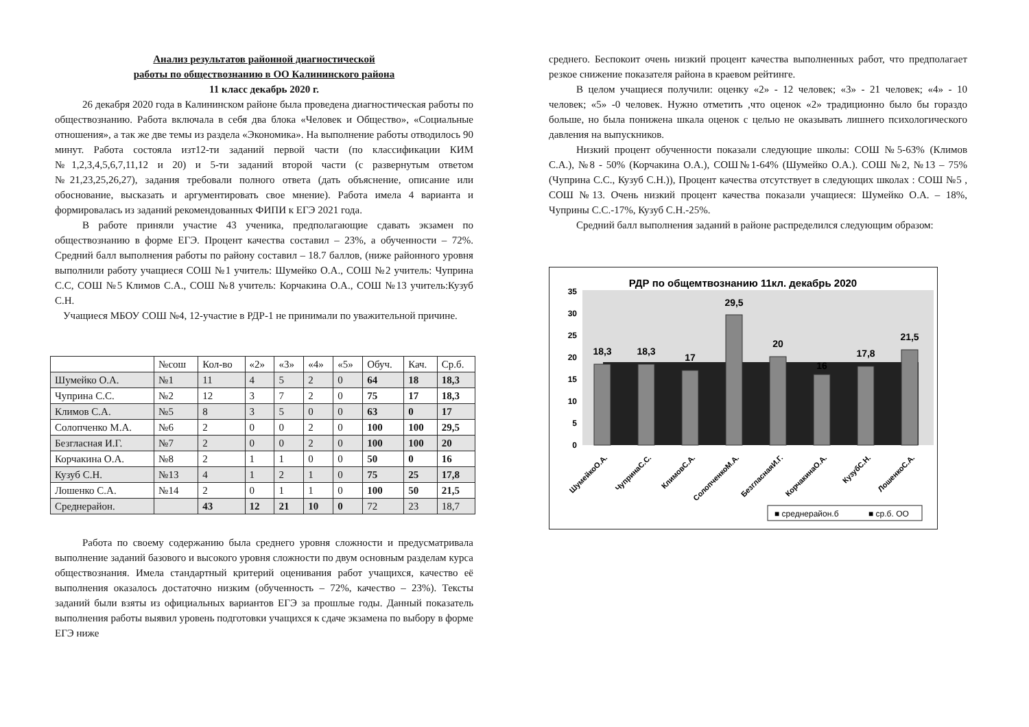Анализ результатов районной диагностической
работы по обществознанию в ОО Калининского района
11 класс декабрь 2020 г.
26 декабря 2020 года в Калининском районе была проведена диагностическая работы по обществознанию. Работа включала в себя два блока «Человек и Общество», «Социальные отношения», а так же две темы из раздела «Экономика». На выполнение работы отводилось 90 минут. Работа состояла изт12-ти заданий первой части (по классификации КИМ №1,2,3,4,5,6,7,11,12 и 20) и 5-ти заданий второй части (с развернутым ответом №21,23,25,26,27), задания требовали полного ответа (дать объяснение, описание или обоснование, высказать и аргументировать свое мнение). Работа имела 4 варианта и формировалась из заданий рекомендованных ФИПИ к ЕГЭ 2021 года.
В работе приняли участие 43 ученика, предполагающие сдавать экзамен по обществознанию в форме ЕГЭ. Процент качества составил – 23%, а обученности – 72%. Средний балл выполнения работы по району составил – 18.7 баллов, (ниже районного уровня выполнили работу учащиеся СОШ №1 учитель: Шумейко О.А., СОШ №2 учитель: Чуприна С.С, СОШ №5 Климов С.А., СОШ №8 учитель: Корчакина О.А., СОШ №13 учитель:Кузуб С.Н.
Учащиеся МБОУ СОШ №4, 12-участие в РДР-1 не принимали по уважительной причине.
| | №сош | Кол-во | «2» | «3» | «4» | «5» | Обуч. | Кач. | Ср.б. |
| --- | --- | --- | --- | --- | --- | --- | --- | --- | --- |
| Шумейко О.А. | №1 | 11 | 4 | 5 | 2 | 0 | 64 | 18 | 18,3 |
| Чуприна С.С. | №2 | 12 | 3 | 7 | 2 | 0 | 75 | 17 | 18,3 |
| Климов С.А. | №5 | 8 | 3 | 5 | 0 | 0 | 63 | 0 | 17 |
| Солопченко М.А. | №6 | 2 | 0 | 0 | 2 | 0 | 100 | 100 | 29,5 |
| Безгласная И.Г. | №7 | 2 | 0 | 0 | 2 | 0 | 100 | 100 | 20 |
| Корчакина О.А. | №8 | 2 | 1 | 1 | 0 | 0 | 50 | 0 | 16 |
| Кузуб С.Н. | №13 | 4 | 1 | 2 | 1 | 0 | 75 | 25 | 17,8 |
| Лошенко С.А. | №14 | 2 | 0 | 1 | 1 | 0 | 100 | 50 | 21,5 |
| Среднерайон. | | 43 | 12 | 21 | 10 | 0 | 72 | 23 | 18,7 |
Работа по своему содержанию была среднего уровня сложности и предусматривала выполнение заданий базового и высокого уровня сложности по двум основным разделам курса обществознания. Имела стандартный критерий оценивания работ учащихся, качество её выполнения оказалось достаточно низким (обученность – 72%, качество – 23%). Тексты заданий были взяты из официальных вариантов ЕГЭ за прошлые годы. Данный показатель выполнения работы выявил уровень подготовки учащихся к сдаче экзамена по выбору в форме ЕГЭ ниже
среднего. Беспокоит очень низкий процент качества выполненных работ, что предполагает резкое снижение показателя района в краевом рейтинге.
В целом учащиеся получили: оценку «2» - 12 человек; «3» - 21 человек; «4» - 10 человек; «5» -0 человек. Нужно отметить ,что оценок «2» традиционно было бы гораздо больше, но была понижена шкала оценок с целью не оказывать лишнего психологического давления на выпускников.
Низкий процент обученности показали следующие школы: СОШ №5-63% (Климов С.А.), №8 - 50% (Корчакина О.А.), СОШ№1-64% (Шумейко О.А.). СОШ №2, №13 – 75% (Чуприна С.С., Кузуб С.Н.)), Процент качества отсутствует в следующих школах : СОШ №5 , СОШ №13. Очень низкий процент качества показали учащиеся: Шумейко О.А. – 18%, Чуприны С.С.-17%, Кузуб С.Н.-25%.
Средний балл выполнения заданий в районе распределился следующим образом:
РДР по общемтвознанию 11кл. декабрь 2020
0
5
10
15
20
25
30
35
18,3
18,3
17
29,5
20
16
17,8
21,5
ШумейкоО.А.
ЧупринаС.С.
КлимовС.А.
СолопченкоМ.А.
БезгласнаяИ.Г.
КорчакинаО.А.
КузубС.Н.
ЛошенкоС.А.
■ среднерайон.б
■ ср.б. ОО